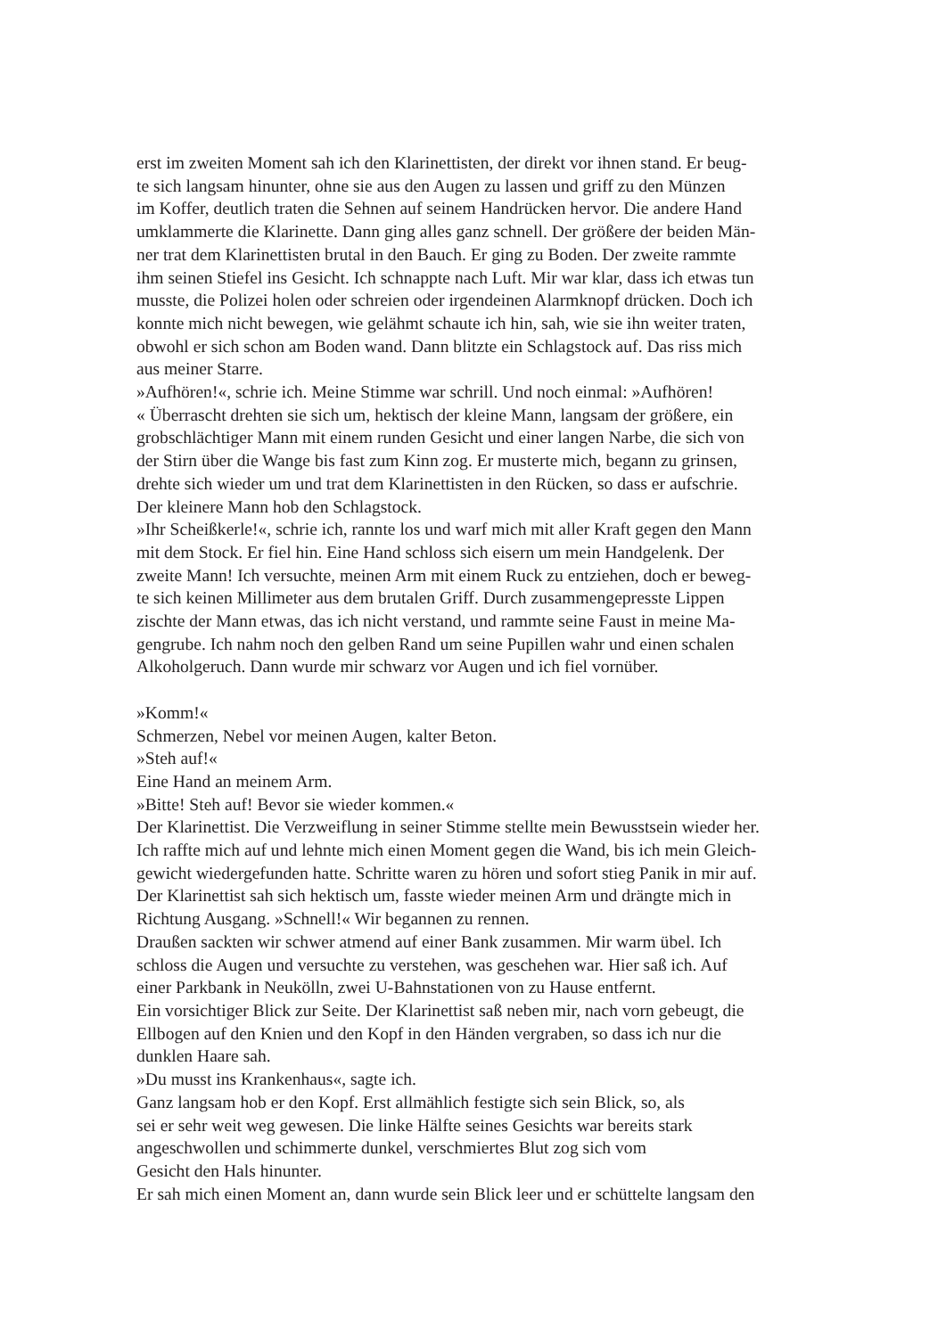erst im zweiten Moment sah ich den Klarinettisten, der direkt vor ihnen stand. Er beug-
te sich langsam hinunter, ohne sie aus den Augen zu lassen und griff zu den Münzen
im Koffer, deutlich traten die Sehnen auf seinem Handrücken hervor. Die andere Hand
umklammerte die Klarinette. Dann ging alles ganz schnell. Der größere der beiden Män-
ner trat dem Klarinettisten brutal in den Bauch. Er ging zu Boden. Der zweite rammte
ihm seinen Stiefel ins Gesicht. Ich schnappte nach Luft. Mir war klar, dass ich etwas tun
musste, die Polizei holen oder schreien oder irgendeinen Alarmknopf drücken. Doch ich
konnte mich nicht bewegen, wie gelähmt schaute ich hin, sah, wie sie ihn weiter traten,
obwohl er sich schon am Boden wand. Dann blitzte ein Schlagstock auf. Das riss mich
aus meiner Starre.
»Aufhören!«, schrie ich. Meine Stimme war schrill. Und noch einmal: »Aufhören!
« Überrascht drehten sie sich um, hektisch der kleine Mann, langsam der größere, ein
grobschlächtiger Mann mit einem runden Gesicht und einer langen Narbe, die sich von
der Stirn über die Wange bis fast zum Kinn zog. Er musterte mich, begann zu grinsen,
drehte sich wieder um und trat dem Klarinettisten in den Rücken, so dass er aufschrie.
Der kleinere Mann hob den Schlagstock.
»Ihr Scheißkerle!«, schrie ich, rannte los und warf mich mit aller Kraft gegen den Mann
mit dem Stock. Er fiel hin. Eine Hand schloss sich eisern um mein Handgelenk. Der
zweite Mann! Ich versuchte, meinen Arm mit einem Ruck zu entziehen, doch er beweg-
te sich keinen Millimeter aus dem brutalen Griff. Durch zusammengepresste Lippen
zischte der Mann etwas, das ich nicht verstand, und rammte seine Faust in meine Ma-
gengrube. Ich nahm noch den gelben Rand um seine Pupillen wahr und einen schalen
Alkoholgeruch. Dann wurde mir schwarz vor Augen und ich fiel vornüber.
»Komm!«
Schmerzen, Nebel vor meinen Augen, kalter Beton.
»Steh auf!«
Eine Hand an meinem Arm.
»Bitte! Steh auf! Bevor sie wieder kommen.«
Der Klarinettist. Die Verzweiflung in seiner Stimme stellte mein Bewusstsein wieder her.
Ich raffte mich auf und lehnte mich einen Moment gegen die Wand, bis ich mein Gleich-
gewicht wiedergefunden hatte. Schritte waren zu hören und sofort stieg Panik in mir auf.
Der Klarinettist sah sich hektisch um, fasste wieder meinen Arm und drängte mich in
Richtung Ausgang. »Schnell!« Wir begannen zu rennen.
Draußen sackten wir schwer atmend auf einer Bank zusammen. Mir warm übel. Ich
schloss die Augen und versuchte zu verstehen, was geschehen war. Hier saß ich. Auf
einer Parkbank in Neukölln, zwei U-Bahnstationen von zu Hause entfernt.
Ein vorsichtiger Blick zur Seite. Der Klarinettist saß neben mir, nach vorn gebeugt, die
Ellbogen auf den Knien und den Kopf in den Händen vergraben, so dass ich nur die
dunklen Haare sah.
»Du musst ins Krankenhaus«, sagte ich.
Ganz langsam hob er den Kopf. Erst allmählich festigte sich sein Blick, so, als
sei er sehr weit weg gewesen. Die linke Hälfte seines Gesichts war bereits stark
angeschwollen und schimmerte dunkel, verschmiertes Blut zog sich vom
Gesicht den Hals hinunter.
Er sah mich einen Moment an, dann wurde sein Blick leer und er schüttelte langsam den